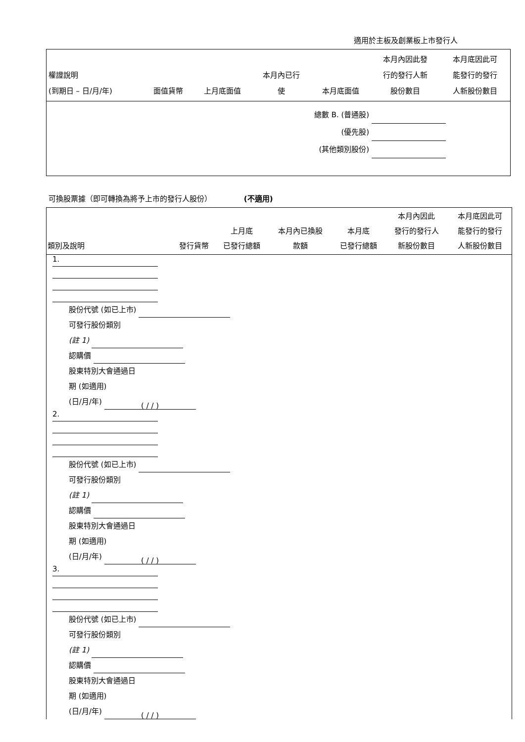適用於主板及創業板上市發行人
| 權證說明 (到期日 – 日/月/年) | 面值貨幣 | 上月底面值 | 本月內已行 使 | 本月底面值 | 本月內因此發 行的發行人新 股份數目 | 本月底因此可 能發行的發行 人新股份數目 |
| --- | --- | --- | --- | --- | --- | --- |
| 總數 B. (普通股) (優先股) (其他類別股份) | | | | | | |
可換股票據（即可轉換為將予上市的發行人股份） (不適用)
| 類別及說明 | 發行貨幣 | 上月底 已發行總額 | 本月內已換股 款額 | 本月底 已發行總額 | 本月內因此 發行的發行人 新股份數目 | 本月底因此可 能發行的發行 人新股份數目 |
| --- | --- | --- | --- | --- | --- | --- |
| 1. 股份代號 (如已上市) 可發行股份類別 (註 1) 認購價 股東特別大會通過日 期 (如適用) (日/月/年) ( / / ) 2. 股份代號 (如已上市) 可發行股份類別 (註 1) 認購價 股東特別大會通過日 期 (如適用) (日/月/年) ( / / ) 3. 股份代號 (如已上市) 可發行股份類別 (註 1) 認購價 股東特別大會通過日 期 (如適用) (日/月/年) ( / / ) | | | | | | |